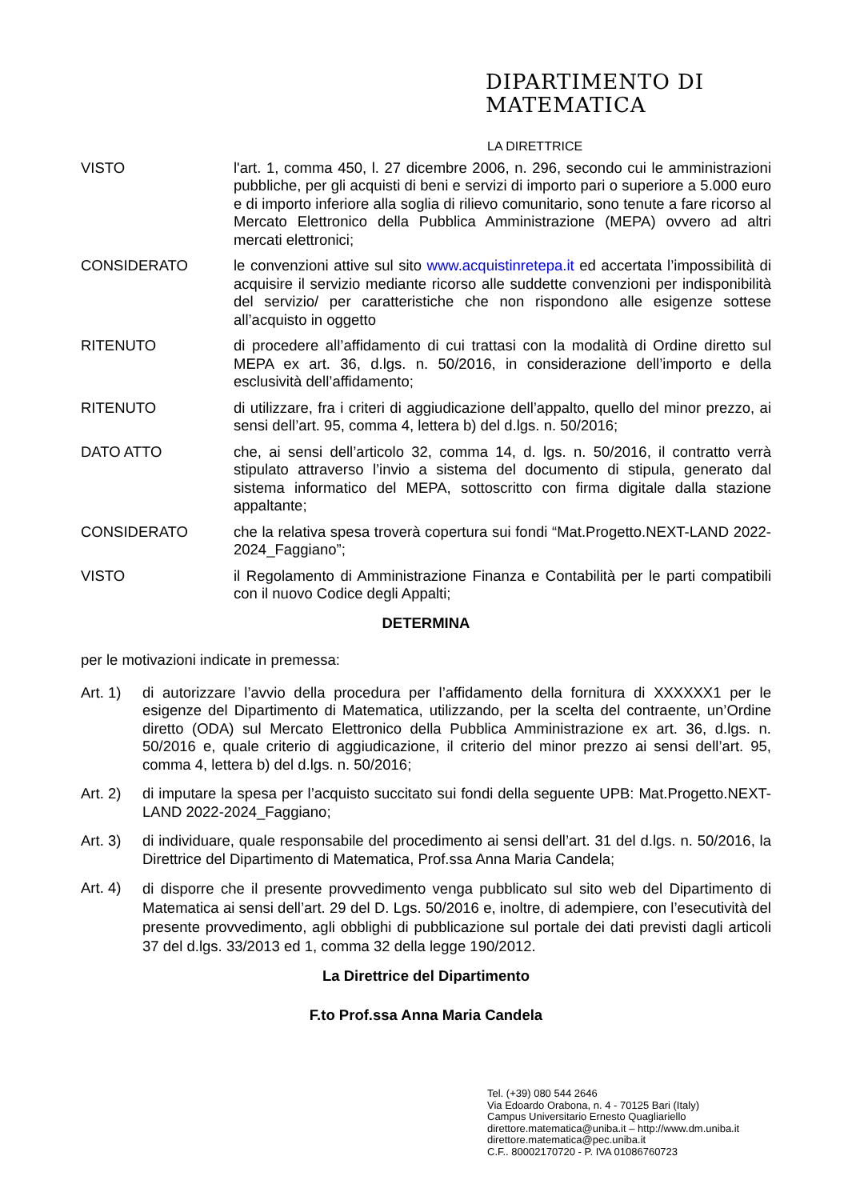DIPARTIMENTO DI
MATEMATICA
LA DIRETTRICE
VISTO l'art. 1, comma 450, l. 27 dicembre 2006, n. 296, secondo cui le amministrazioni pubbliche, per gli acquisti di beni e servizi di importo pari o superiore a 5.000 euro e di importo inferiore alla soglia di rilievo comunitario, sono tenute a fare ricorso al Mercato Elettronico della Pubblica Amministrazione (MEPA) ovvero ad altri mercati elettronici;
CONSIDERATO le convenzioni attive sul sito www.acquistinretepa.it ed accertata l’impossibilità di acquisire il servizio mediante ricorso alle suddette convenzioni per indisponibilità del servizio/ per caratteristiche che non rispondono alle esigenze sottese all’acquisto in oggetto
RITENUTO di procedere all’affidamento di cui trattasi con la modalità di Ordine diretto sul MEPA ex art. 36, d.lgs. n. 50/2016, in considerazione dell’importo e della esclusività dell’affidamento;
RITENUTO di utilizzare, fra i criteri di aggiudicazione dell’appalto, quello del minor prezzo, ai sensi dell’art. 95, comma 4, lettera b) del d.lgs. n. 50/2016;
DATO ATTO che, ai sensi dell’articolo 32, comma 14, d. lgs. n. 50/2016, il contratto verrà stipulato attraverso l’invio a sistema del documento di stipula, generato dal sistema informatico del MEPA, sottoscritto con firma digitale dalla stazione appaltante;
CONSIDERATO che la relativa spesa troverà copertura sui fondi “Mat.Progetto.NEXT-LAND 2022-2024_Faggiano”;
VISTO il Regolamento di Amministrazione Finanza e Contabilità per le parti compatibili con il nuovo Codice degli Appalti;
DETERMINA
per le motivazioni indicate in premessa:
Art. 1)
di autorizzare l’avvio della procedura per l’affidamento della fornitura di XXXXXX1 per le esigenze del Dipartimento di Matematica, utilizzando, per la scelta del contraente, un’Ordine diretto (ODA) sul Mercato Elettronico della Pubblica Amministrazione ex art. 36, d.lgs. n. 50/2016 e, quale criterio di aggiudicazione, il criterio del minor prezzo ai sensi dell’art. 95, comma 4, lettera b) del d.lgs. n. 50/2016;
Art. 2)
di imputare la spesa per l’acquisto succitato sui fondi della seguente UPB: Mat.Progetto.NEXT-LAND 2022-2024_Faggiano;
Art. 3)
di individuare, quale responsabile del procedimento ai sensi dell’art. 31 del d.lgs. n. 50/2016, la Direttrice del Dipartimento di Matematica, Prof.ssa Anna Maria Candela;
Art. 4)
di disporre che il presente provvedimento venga pubblicato sul sito web del Dipartimento di Matematica ai sensi dell’art. 29 del D. Lgs. 50/2016 e, inoltre, di adempiere, con l’esecutività del presente provvedimento, agli obblighi di pubblicazione sul portale dei dati previsti dagli articoli 37 del d.lgs. 33/2013 ed 1, comma 32 della legge 190/2012.
La Direttrice del Dipartimento
F.to Prof.ssa Anna Maria Candela
Tel. (+39) 080 544 2646
Via Edoardo Orabona, n. 4 - 70125 Bari (Italy)
Campus Universitario Ernesto Quagliariello
direttore.matematica@uniba.it – http://www.dm.uniba.it
direttore.matematica@pec.uniba.it
C.F.. 80002170720 - P. IVA 01086760723